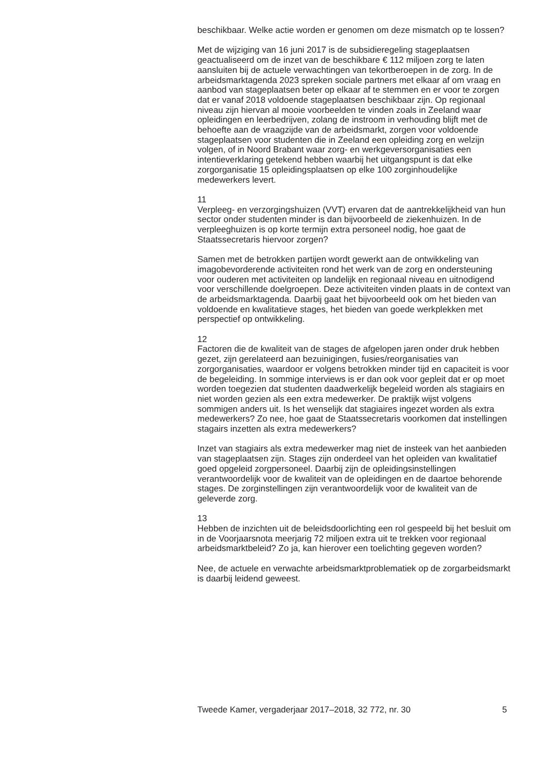beschikbaar. Welke actie worden er genomen om deze mismatch op te lossen?
Met de wijziging van 16 juni 2017 is de subsidieregeling stageplaatsen geactualiseerd om de inzet van de beschikbare € 112 miljoen zorg te laten aansluiten bij de actuele verwachtingen van tekortberoepen in de zorg. In de arbeidsmarktagenda 2023 spreken sociale partners met elkaar af om vraag en aanbod van stageplaatsen beter op elkaar af te stemmen en er voor te zorgen dat er vanaf 2018 voldoende stageplaatsen beschikbaar zijn. Op regionaal niveau zijn hiervan al mooie voorbeelden te vinden zoals in Zeeland waar opleidingen en leerbedrijven, zolang de instroom in verhouding blijft met de behoefte aan de vraagzijde van de arbeidsmarkt, zorgen voor voldoende stageplaatsen voor studenten die in Zeeland een opleiding zorg en welzijn volgen, of in Noord Brabant waar zorg- en werkgeversorganisaties een intentieverklaring getekend hebben waarbij het uitgangspunt is dat elke zorgorganisatie 15 opleidingsplaatsen op elke 100 zorginhoudelijke medewerkers levert.
11
Verpleeg- en verzorgingshuizen (VVT) ervaren dat de aantrekkelijkheid van hun sector onder studenten minder is dan bijvoorbeeld de ziekenhuizen. In de verpleeghuizen is op korte termijn extra personeel nodig, hoe gaat de Staatssecretaris hiervoor zorgen?
Samen met de betrokken partijen wordt gewerkt aan de ontwikkeling van imagobevorderende activiteiten rond het werk van de zorg en ondersteuning voor ouderen met activiteiten op landelijk en regionaal niveau en uitnodigend voor verschillende doelgroepen. Deze activiteiten vinden plaats in de context van de arbeidsmarktagenda. Daarbij gaat het bijvoorbeeld ook om het bieden van voldoende en kwalitatieve stages, het bieden van goede werkplekken met perspectief op ontwikkeling.
12
Factoren die de kwaliteit van de stages de afgelopen jaren onder druk hebben gezet, zijn gerelateerd aan bezuinigingen, fusies/reorganisaties van zorgorganisaties, waardoor er volgens betrokken minder tijd en capaciteit is voor de begeleiding. In sommige interviews is er dan ook voor gepleit dat er op moet worden toegezien dat studenten daadwerkelijk begeleid worden als stagiairs en niet worden gezien als een extra medewerker. De praktijk wijst volgens sommigen anders uit. Is het wenselijk dat stagiaires ingezet worden als extra medewerkers? Zo nee, hoe gaat de Staatssecretaris voorkomen dat instellingen stagairs inzetten als extra medewerkers?
Inzet van stagiairs als extra medewerker mag niet de insteek van het aanbieden van stageplaatsen zijn. Stages zijn onderdeel van het opleiden van kwalitatief goed opgeleid zorgpersoneel. Daarbij zijn de opleidingsinstellingen verantwoordelijk voor de kwaliteit van de opleidingen en de daartoe behorende stages. De zorginstellingen zijn verantwoordelijk voor de kwaliteit van de geleverde zorg.
13
Hebben de inzichten uit de beleidsdoorlichting een rol gespeeld bij het besluit om in de Voorjaarsnota meerjarig 72 miljoen extra uit te trekken voor regionaal arbeidsmarktbeleid? Zo ja, kan hierover een toelichting gegeven worden?
Nee, de actuele en verwachte arbeidsmarktproblematiek op de zorgarbeidsmarkt is daarbij leidend geweest.
Tweede Kamer, vergaderjaar 2017–2018, 32 772, nr. 30 5